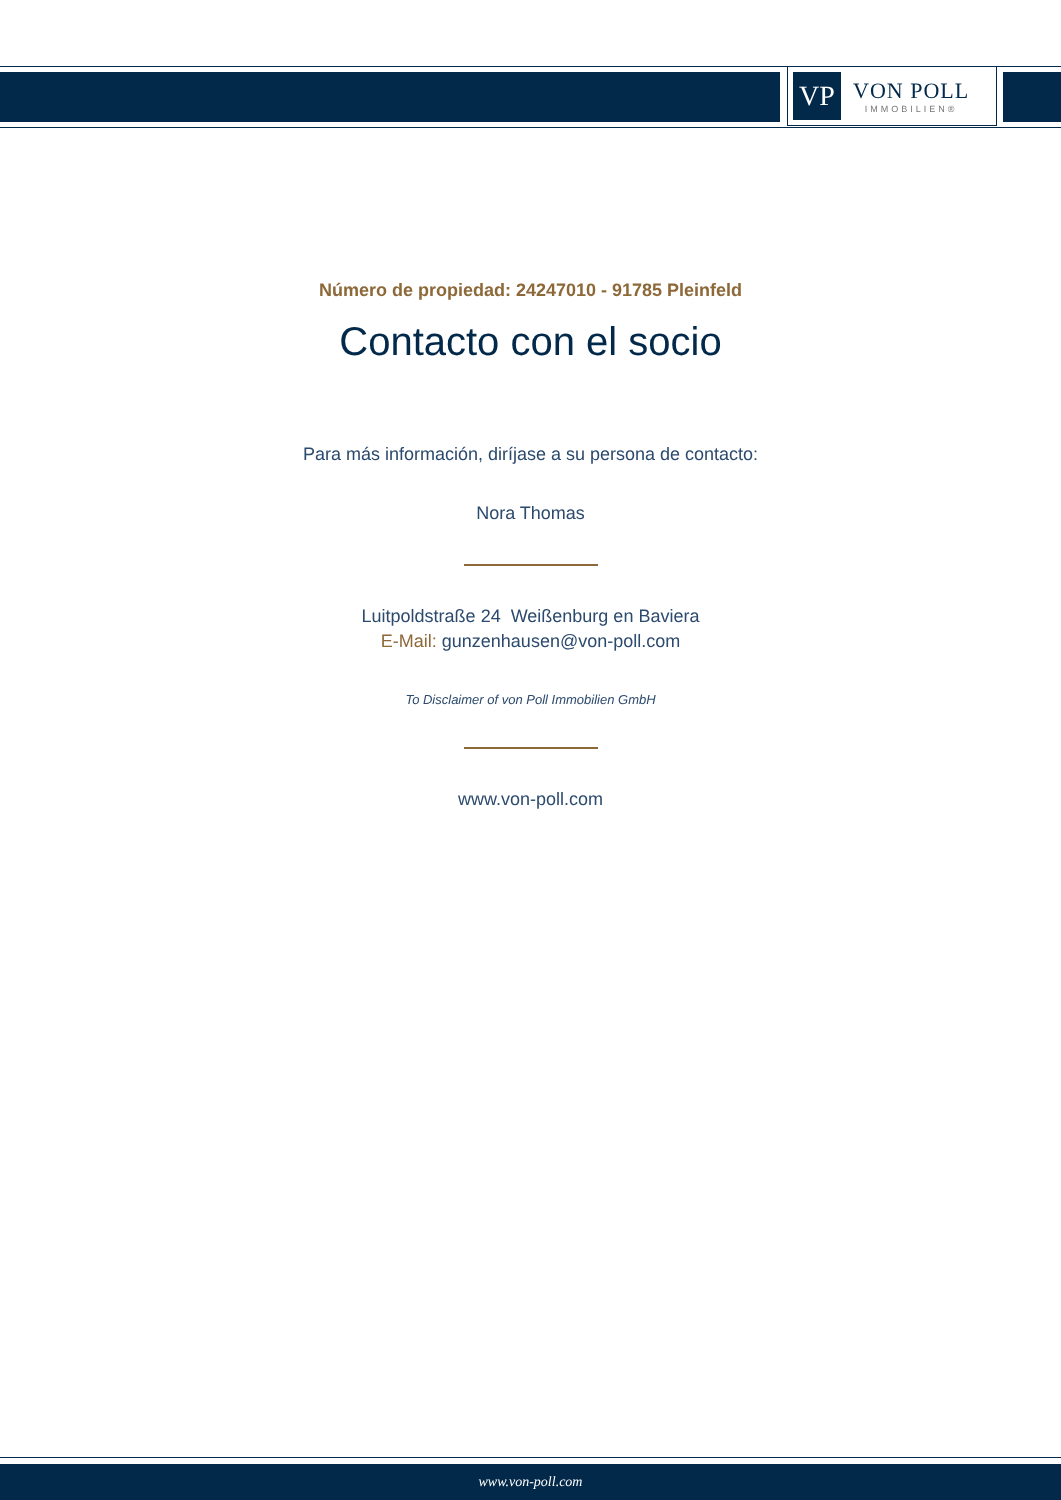VP
VON POLL
IMMOBILIEN®
Número de propiedad: 24247010 - 91785 Pleinfeld
Contacto con el socio
Para más información, diríjase a su persona de contacto:
Nora Thomas
Luitpoldstraße 24 Weißenburg en Baviera
E-Mail: gunzenhausen@von-poll.com
To Disclaimer of von Poll Immobilien GmbH
www.von-poll.com
www.von-poll.com